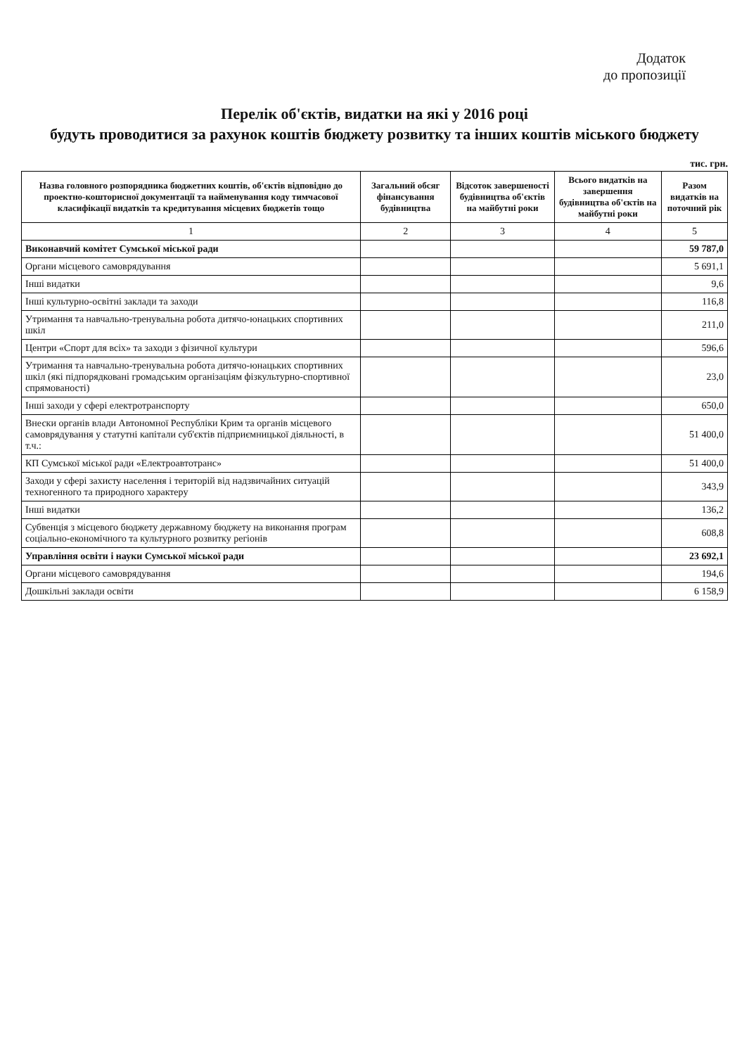Додаток
до пропозиції
Перелік об'єктів, видатки на які у 2016 році
будуть проводитися за рахунок коштів бюджету розвитку та інших коштів міського бюджету
тис. грн.
| Назва головного розпорядника бюджетних коштів, об'єктів відповідно до проектно-кошторисної документації та найменування коду тимчасової класифікації видатків та кредитування місцевих бюджетів тощо | Загальний обсяг фінансування будівництва | Відсоток завершеності будівництва об'єктів на майбутні роки | Всього видатків на завершення будівництва об'єктів на майбутні роки | Разом видатків на поточний рік |
| --- | --- | --- | --- | --- |
| 1 | 2 | 3 | 4 | 5 |
| Виконавчий комітет Сумської міської ради | | | | 59 787,0 |
| Органи місцевого самоврядування | | | | 5 691,1 |
| Інші видатки | | | | 9,6 |
| Інші культурно-освітні заклади та заходи | | | | 116,8 |
| Утримання та навчально-тренувальна робота дитячо-юнацьких спортивних шкіл | | | | 211,0 |
| Центри «Спорт для всіх» та заходи з фізичної культури | | | | 596,6 |
| Утримання та навчально-тренувальна робота дитячо-юнацьких спортивних шкіл (які підпорядковані громадським організаціям фізкультурно-спортивної спрямованості) | | | | 23,0 |
| Інші заходи у сфері електротранспорту | | | | 650,0 |
| Внески органів влади Автономної Республіки Крим та органів місцевого самоврядування у статутні капітали суб'єктів підприємницької діяльності, в т.ч.: | | | | 51 400,0 |
| КП Сумської міської ради «Електроавтотранс» | | | | 51 400,0 |
| Заходи у сфері захисту населення і територій від надзвичайних ситуацій техногенного та природного характеру | | | | 343,9 |
| Інші видатки | | | | 136,2 |
| Субвенція з місцевого бюджету державному бюджету на виконання програм соціально-економічного та культурного розвитку регіонів | | | | 608,8 |
| Управління освіти і науки Сумської міської ради | | | | 23 692,1 |
| Органи місцевого самоврядування | | | | 194,6 |
| Дошкільні заклади освіти | | | | 6 158,9 |